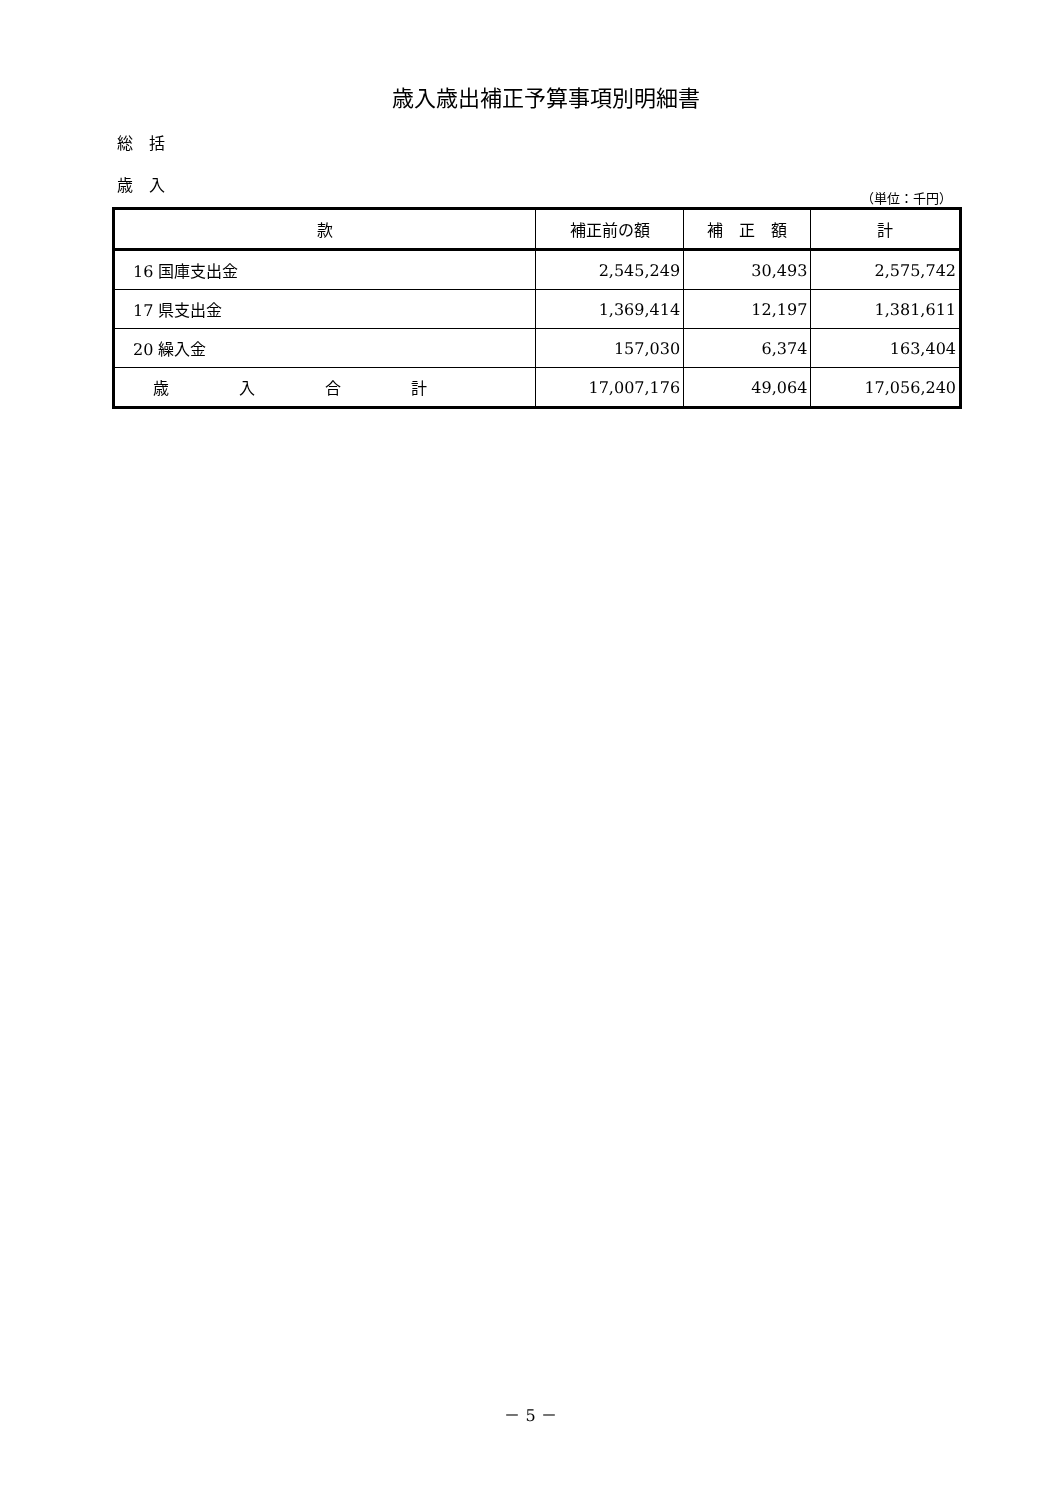歳入歳出補正予算事項別明細書
総　括
歳　入
（単位：千円）
| 款 | 補正前の額 | 補 正 額 | 計 |
| --- | --- | --- | --- |
| 16 国庫支出金 | 2,545,249 | 30,493 | 2,575,742 |
| 17 県支出金 | 1,369,414 | 12,197 | 1,381,611 |
| 20 繰入金 | 157,030 | 6,374 | 163,404 |
| 歳入合計 | 17,007,176 | 49,064 | 17,056,240 |
－ 5 －